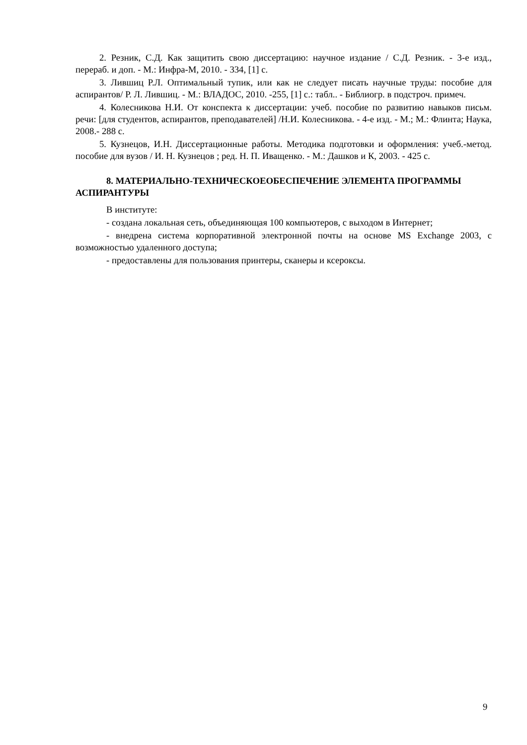2. Резник, С.Д. Как защитить свою диссертацию: научное издание / С.Д. Резник. - 3-е изд., перераб. и доп. - М.: Инфра-М, 2010. - 334, [1] с.
3. Лившиц Р.Л. Оптимальный тупик, или как не следует писать научные труды: пособие для аспирантов/ Р. Л. Лившиц. - М.: ВЛАДОС, 2010. -255, [1] с.: табл.. - Библиогр. в подстроч. примеч.
4. Колесникова Н.И. От конспекта к диссертации: учеб. пособие по развитию навыков письм. речи: [для студентов, аспирантов, преподавателей] /Н.И. Колесникова. - 4-е изд. - М.; М.: Флинта; Наука, 2008.- 288 с.
5. Кузнецов, И.Н. Диссертационные работы. Методика подготовки и оформления: учеб.-метод. пособие для вузов / И. Н. Кузнецов ; ред. Н. П. Иващенко. - М.: Дашков и К, 2003. - 425 с.
8. МАТЕРИАЛЬНО-ТЕХНИЧЕСКОЕОБЕСПЕЧЕНИЕ ЭЛЕМЕНТА ПРОГРАММЫ АСПИРАНТУРЫ
В институте:
- создана локальная сеть, объединяющая 100 компьютеров, с выходом в Интернет;
- внедрена система корпоративной электронной почты на основе MS Exchange 2003, с возможностью удаленного доступа;
- предоставлены для пользования принтеры, сканеры и ксероксы.
9